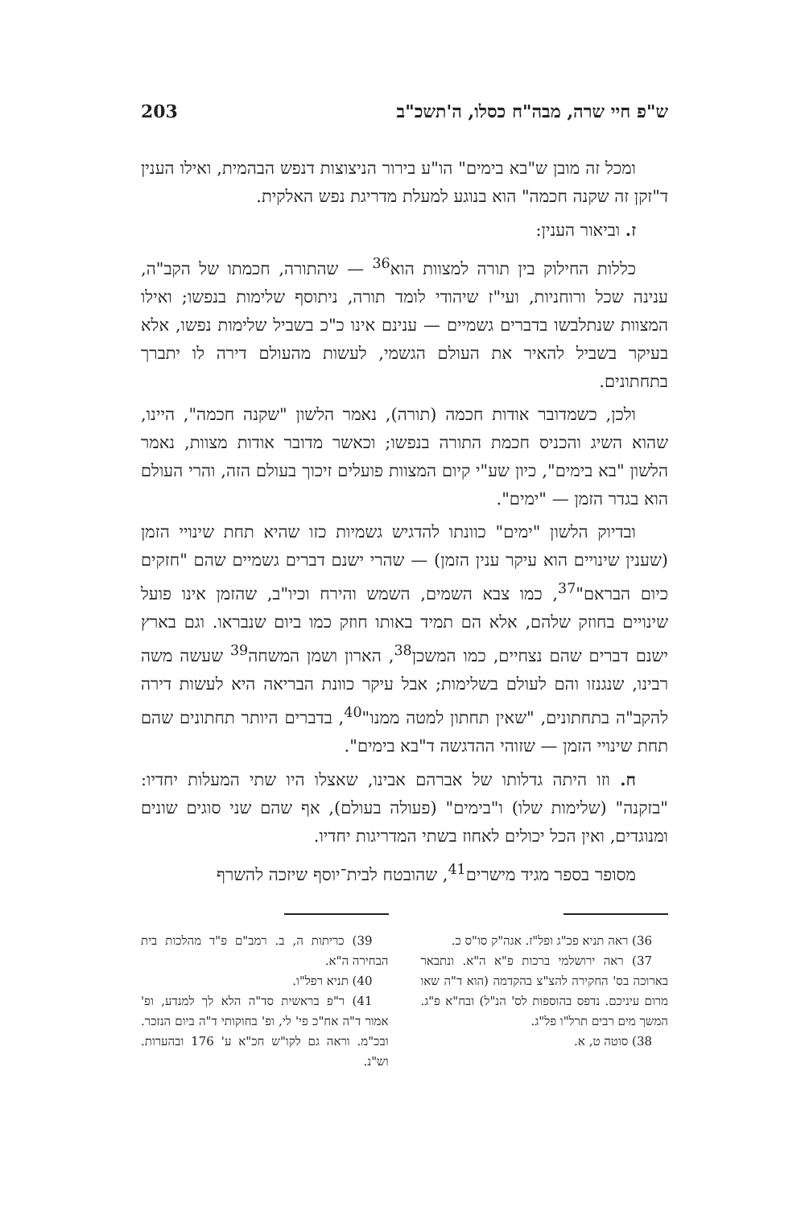ש"פ חיי שרה, מבה"ח כסלו, ה'תשכ"ב 203
ומכל זה מובן ש"בא בימים" הו"ע בירור הניצוצות דנפש הבהמית, ואילו הענין ד"זקן זה שקנה חכמה" הוא בנוגע למעלת מדריגת נפש האלקית.
ז. וביאור הענין:
כללות החילוק בין תורה למצוות הוא<sup>36</sup> — שהתורה, חכמתו של הקב"ה, ענינה שכל ורוחניות, ועי"ז שיהודי לומד תורה, ניתוסף שלימות בנפשו; ואילו המצוות שנתלבשו בדברים גשמיים — ענינם אינו כ"כ בשביל שלימות נפשו, אלא בעיקר בשביל להאיר את העולם הגשמי, לעשות מהעולם דירה לו יתברך בתחתונים.
ולכן, כשמדובר אודות חכמה (תורה), נאמר הלשון "שקנה חכמה", היינו, שהוא השיג והכניס חכמת התורה בנפשו; וכאשר מדובר אודות מצוות, נאמר הלשון "בא בימים", כיון שע"י קיום המצוות פועלים זיכוך בעולם הזה, והרי העולם הוא בגדר הזמן — "ימים".
ובדיוק הלשון "ימים" כוונתו להדגיש גשמיות כזו שהיא תחת שינויי הזמן (שענין שינויים הוא עיקר ענין הזמן) — שהרי ישנם דברים גשמיים שהם "חזקים כיום הבראם"<sup>37</sup>, כמו צבא השמים, השמש והירח וכיו"ב, שהזמן אינו פועל שינויים בחוזק שלהם, אלא הם תמיד באותו חוזק כמו ביום שנבראו. וגם בארץ ישנם דברים שהם נצחיים, כמו המשכן<sup>38</sup>, הארון ושמן המשחה<sup>39</sup> שעשה משה רבינו, שנגנזו והם לעולם בשלימות; אבל עיקר כוונת הבריאה היא לעשות דירה להקב"ה בתחתונים, "שאין תחתון למטה ממנו"<sup>40</sup>, בדברים היותר תחתונים שהם תחת שינויי הזמן — שזוהי ההדגשה ד"בא בימים".
ח. וזו היתה גדלותו של אברהם אבינו, שאצלו היו שתי המעלות יחדיו: "בזקנה" (שלימות שלו) ו"בימים" (פעולה בעולם), אף שהם שני סוגים שונים ומנוגדים, ואין הכל יכולים לאחוז בשתי המדריגות יחדיו.
מסופר בספר מגיד מישרים<sup>41</sup>, שהובטח לבית־יוסף שיזכה להשרף
36) ראה תניא פכ"ג ופל"ז. אגה"ק סו"ס כ.
37) ראה ירושלמי ברכות פ"א ה"א. ונתבאר בארוכה בס' החקירה להצ"צ בהקדמה (הוא ד"ה שאו מרום עיניכם. נדפס בהוספות לס' הנ"ל) ובח"א פ"ג. המשך מים רבים תרל"ו פל"ג.
38) סוטה ט, א.
39) כריתות ה, ב. רמב"ם פ"ד מהלכות בית הבחירה ה"א.
40) תניא רפל"ו.
41) ר"פ בראשית סד"ה הלא לך למנדע, ופ' אמור ד"ה אח"כ פי' לי, ופ' בחוקותי ד"ה ביום הנזכר. ובכ"מ. וראה גם לקו"ש חכ"א ע' 176 ובהערות. וש"נ.